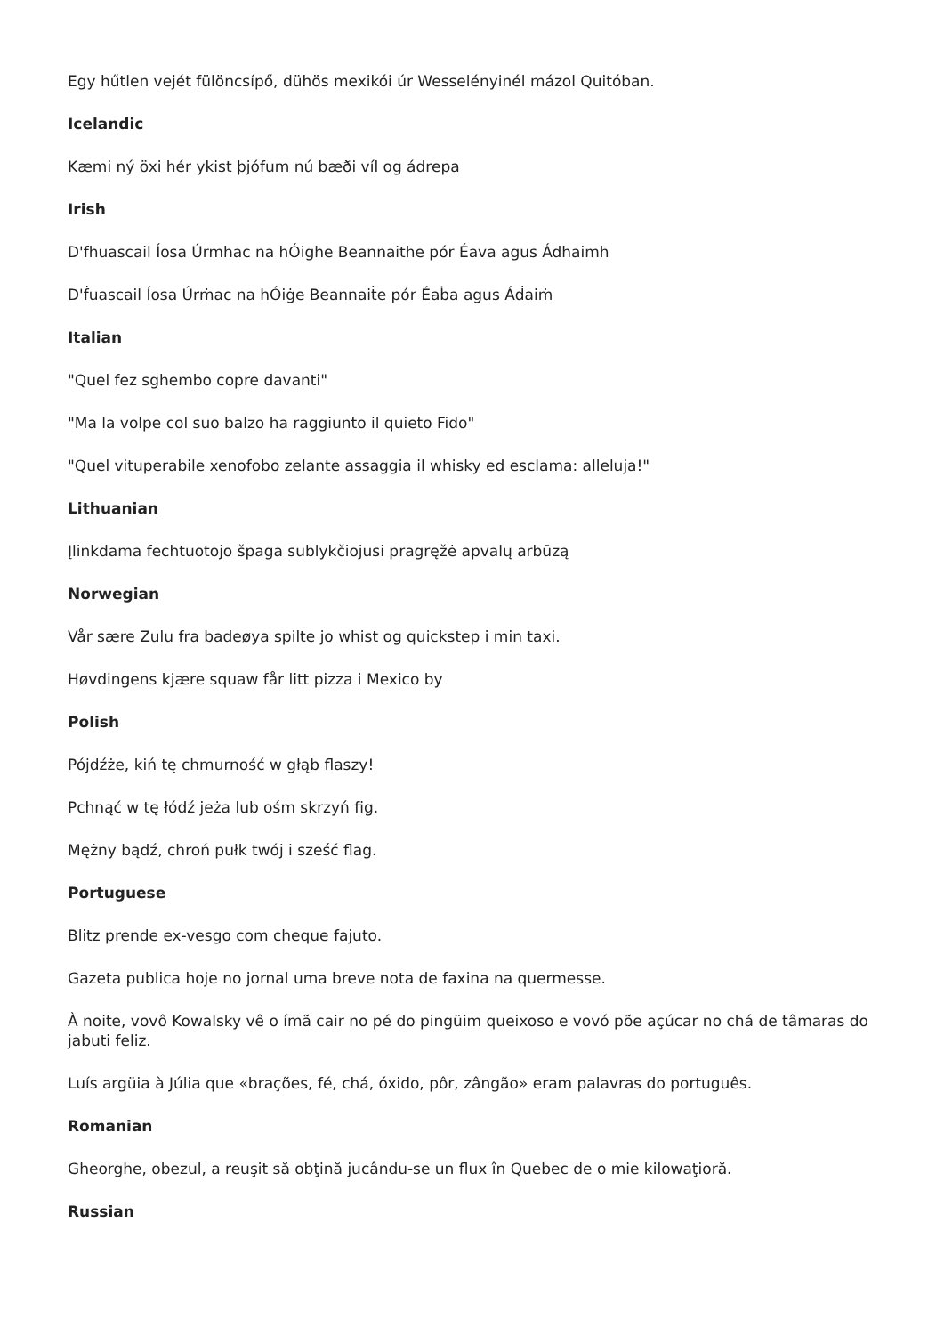Egy hűtlen vejét fülöncsípő, dühös mexikói úr Wesselényinél mázol Quitóban.
Icelandic
Kæmi ný öxi hér ykist þjófum nú bæði víl og ádrepa
Irish
D'fhuascail Íosa Úrmhac na hÓighe Beannaithe pór Éava agus Ádhaimh
D'ḟuascail Íosa Úrṁac na hÓiġe Beannaiṫe pór Éaḃa agus Áḋaiṁ
Italian
"Quel fez sghembo copre davanti"
"Ma la volpe col suo balzo ha raggiunto il quieto Fido"
"Quel vituperabile xenofobo zelante assaggia il whisky ed esclama: alleluja!"
Lithuanian
Įlinkdama fechtuotojo špaga sublykčiojusi pragręžė apvalų arbūzą
Norwegian
Vår sære Zulu fra badeøya spilte jo whist og quickstep i min taxi.
Høvdingens kjære squaw får litt pizza i Mexico by
Polish
Pójdźże, kiń tę chmurność w głąb flaszy!
Pchnąć w tę łódź jeża lub ośm skrzyń fig.
Mężny bądź, chroń pułk twój i sześć flag.
Portuguese
Blitz prende ex-vesgo com cheque fajuto.
Gazeta publica hoje no jornal uma breve nota de faxina na quermesse.
À noite, vovô Kowalsky vê o ímã cair no pé do pingüim queixoso e vovó põe açúcar no chá de tâmaras do jabuti feliz.
Luís argüia à Júlia que «brações, fé, chá, óxido, pôr, zângão» eram palavras do português.
Romanian
Gheorghe, obezul, a reuşit să obţină jucându-se un flux în Quebec de o mie kilowaţioră.
Russian